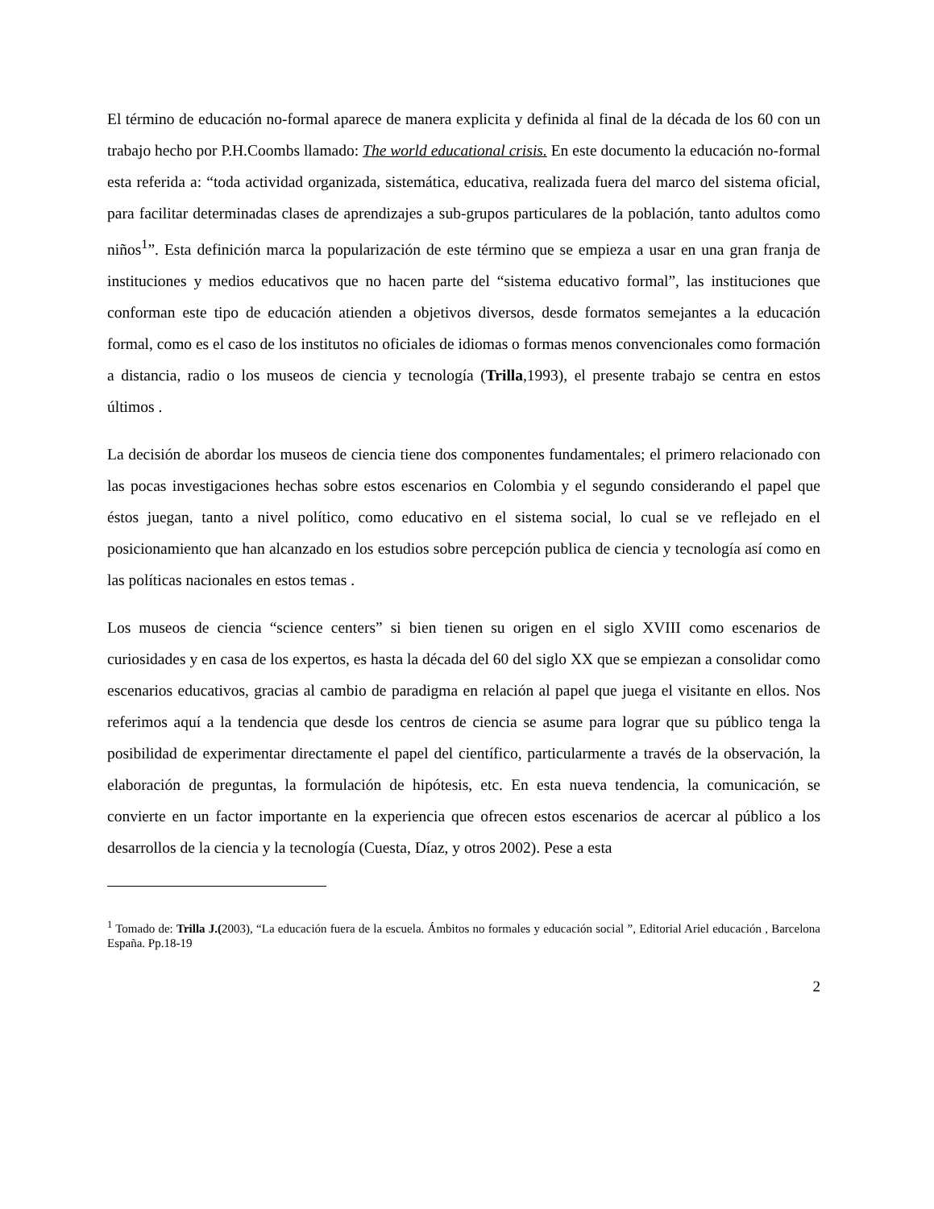El término de educación no-formal aparece de manera explicita y definida al final de la década de los 60 con un trabajo hecho por P.H.Coombs llamado: The world educational crisis. En este documento la educación no-formal esta referida a: “toda actividad organizada, sistemática, educativa, realizada fuera del marco del sistema oficial, para facilitar determinadas clases de aprendizajes a sub-grupos particulares de la población, tanto adultos como niños<sup>1</sup>”. Esta definición marca la popularización de este término que se empieza a usar en una gran franja de instituciones y medios educativos que no hacen parte del “sistema educativo formal”, las instituciones que conforman este tipo de educación atienden a objetivos diversos, desde formatos semejantes a la educación formal, como es el caso de los institutos no oficiales de idiomas o formas menos convencionales como formación a distancia, radio o los museos de ciencia y tecnología (Trilla,1993), el presente trabajo se centra en estos últimos .
La decisión de abordar los museos de ciencia tiene dos componentes fundamentales; el primero relacionado con las pocas investigaciones hechas sobre estos escenarios en Colombia y el segundo considerando el papel que éstos juegan, tanto a nivel político, como educativo en el sistema social, lo cual se ve reflejado en el posicionamiento que han alcanzado en los estudios sobre percepción publica de ciencia y tecnología así como en las políticas nacionales en estos temas .
Los museos de ciencia “science centers” si bien tienen su origen en el siglo XVIII como escenarios de curiosidades y en casa de los expertos, es hasta la década del 60 del siglo XX que se empiezan a consolidar como escenarios educativos, gracias al cambio de paradigma en relación al papel que juega el visitante en ellos. Nos referimos aquí a la tendencia que desde los centros de ciencia se asume para lograr que su público tenga la posibilidad de experimentar directamente el papel del científico, particularmente a través de la observación, la elaboración de preguntas, la formulación de hipótesis, etc. En esta nueva tendencia, la comunicación, se convierte en un factor importante en la experiencia que ofrecen estos escenarios de acercar al público a los desarrollos de la ciencia y la tecnología (Cuesta, Díaz, y otros 2002). Pese a esta
<sup>1</sup> Tomado de: Trilla J.(2003), “La educación fuera de la escuela. Ámbitos no formales y educación social ”, Editorial Ariel educación , Barcelona España. Pp.18-19
2